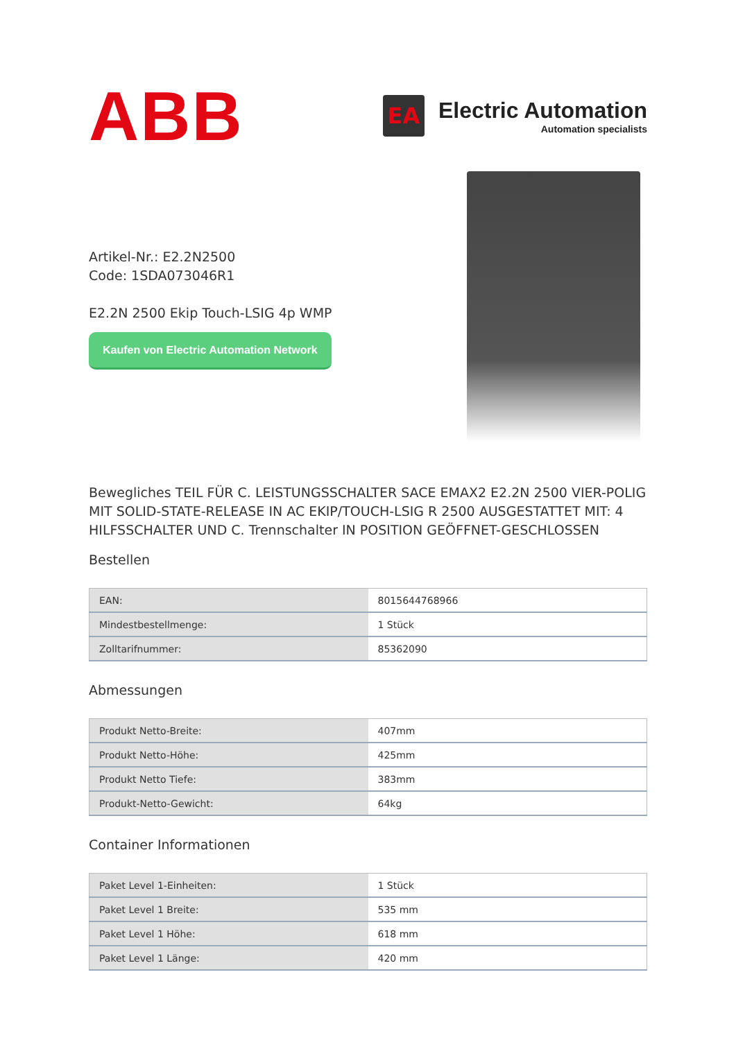ABB
EA
Electric Automation
Automation specialists
Artikel-Nr.: E2.2N2500
Code: 1SDA073046R1
E2.2N 2500 Ekip Touch-LSIG 4p WMP
Kaufen von Electric Automation Network
Bewegliches TEIL FÜR C. LEISTUNGSSCHALTER SACE EMAX2 E2.2N 2500 VIER-POLIG MIT SOLID-STATE-RELEASE IN AC EKIP/TOUCH-LSIG R 2500 AUSGESTATTET MIT: 4 HILFSSCHALTER UND C. Trennschalter IN POSITION GEÖFFNET-GESCHLOSSEN
Bestellen
| EAN: | 8015644768966 |
| Mindestbestellmenge: | 1 Stück |
| Zolltarifnummer: | 85362090 |
Abmessungen
| Produkt Netto-Breite: | 407mm |
| Produkt Netto-Höhe: | 425mm |
| Produkt Netto Tiefe: | 383mm |
| Produkt-Netto-Gewicht: | 64kg |
Container Informationen
| Paket Level 1-Einheiten: | 1 Stück |
| Paket Level 1 Breite: | 535 mm |
| Paket Level 1 Höhe: | 618 mm |
| Paket Level 1 Länge: | 420 mm |